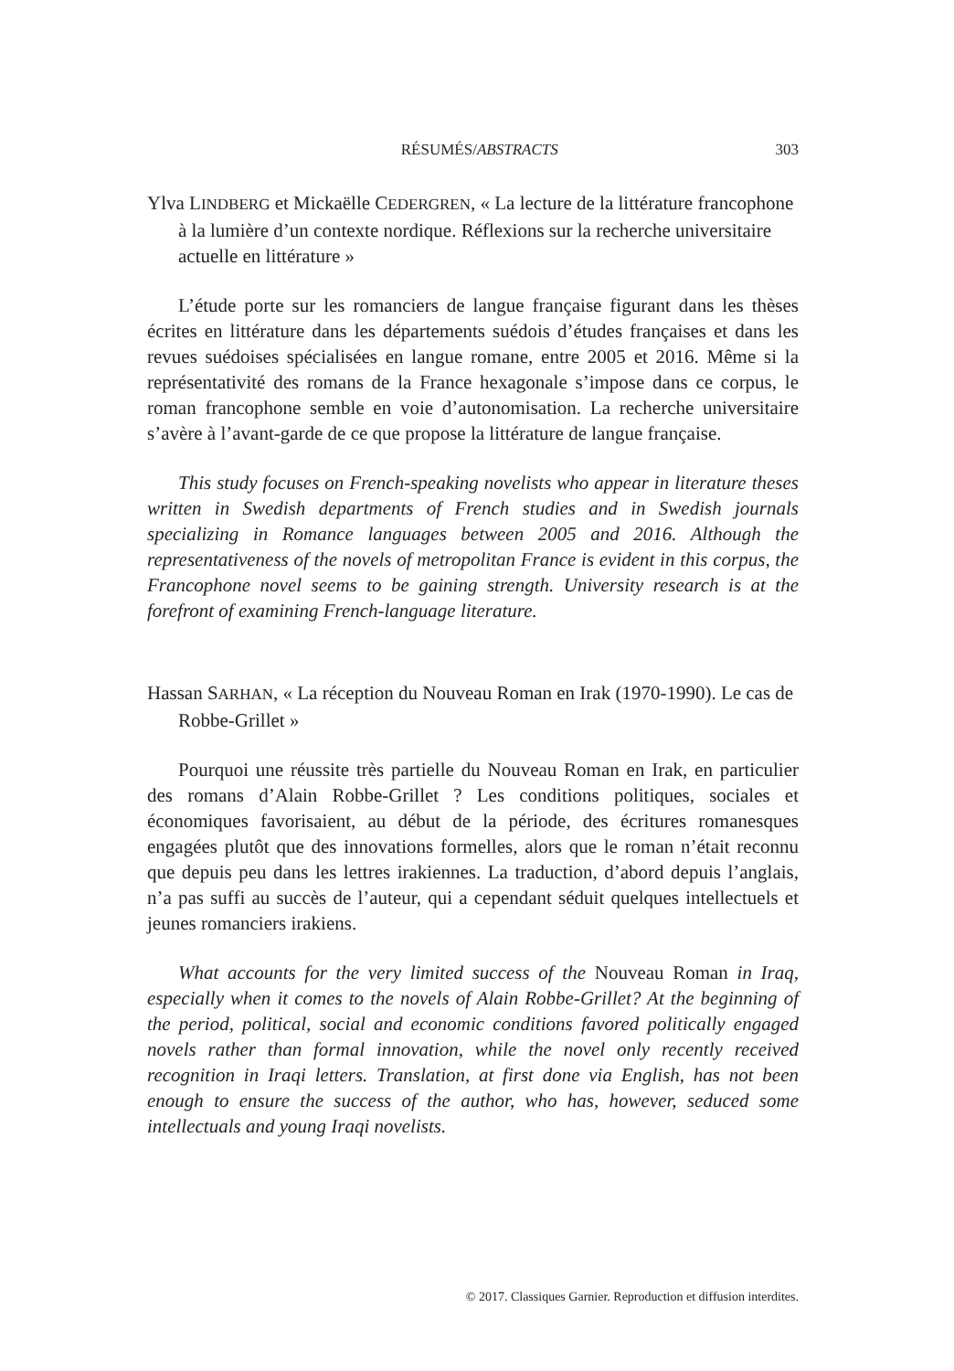RÉSUMÉS/ABSTRACTS 303
Ylva LINDBERG et Mickaëlle CEDERGREN, « La lecture de la littérature francophone à la lumière d’un contexte nordique. Réflexions sur la recherche universitaire actuelle en littérature »
L’étude porte sur les romanciers de langue française figurant dans les thèses écrites en littérature dans les départements suédois d’études françaises et dans les revues suédoises spécialisées en langue romane, entre 2005 et 2016. Même si la représentativité des romans de la France hexagonale s’impose dans ce corpus, le roman francophone semble en voie d’autonomisation. La recherche universitaire s’avère à l’avant-garde de ce que propose la littérature de langue française.
This study focuses on French-speaking novelists who appear in literature theses written in Swedish departments of French studies and in Swedish journals specializing in Romance languages between 2005 and 2016. Although the representativeness of the novels of metropolitan France is evident in this corpus, the Francophone novel seems to be gaining strength. University research is at the forefront of examining French-language literature.
Hassan SARHAN, « La réception du Nouveau Roman en Irak (1970-1990). Le cas de Robbe-Grillet »
Pourquoi une réussite très partielle du Nouveau Roman en Irak, en particulier des romans d’Alain Robbe-Grillet ? Les conditions politiques, sociales et économiques favorisaient, au début de la période, des écritures romanesques engagées plutôt que des innovations formelles, alors que le roman n’était reconnu que depuis peu dans les lettres irakiennes. La traduction, d’abord depuis l’anglais, n’a pas suffi au succès de l’auteur, qui a cependant séduit quelques intellectuels et jeunes romanciers irakiens.
What accounts for the very limited success of the Nouveau Roman in Iraq, especially when it comes to the novels of Alain Robbe-Grillet? At the beginning of the period, political, social and economic conditions favored politically engaged novels rather than formal innovation, while the novel only recently received recognition in Iraqi letters. Translation, at first done via English, has not been enough to ensure the success of the author, who has, however, seduced some intellectuals and young Iraqi novelists.
© 2017. Classiques Garnier. Reproduction et diffusion interdites.